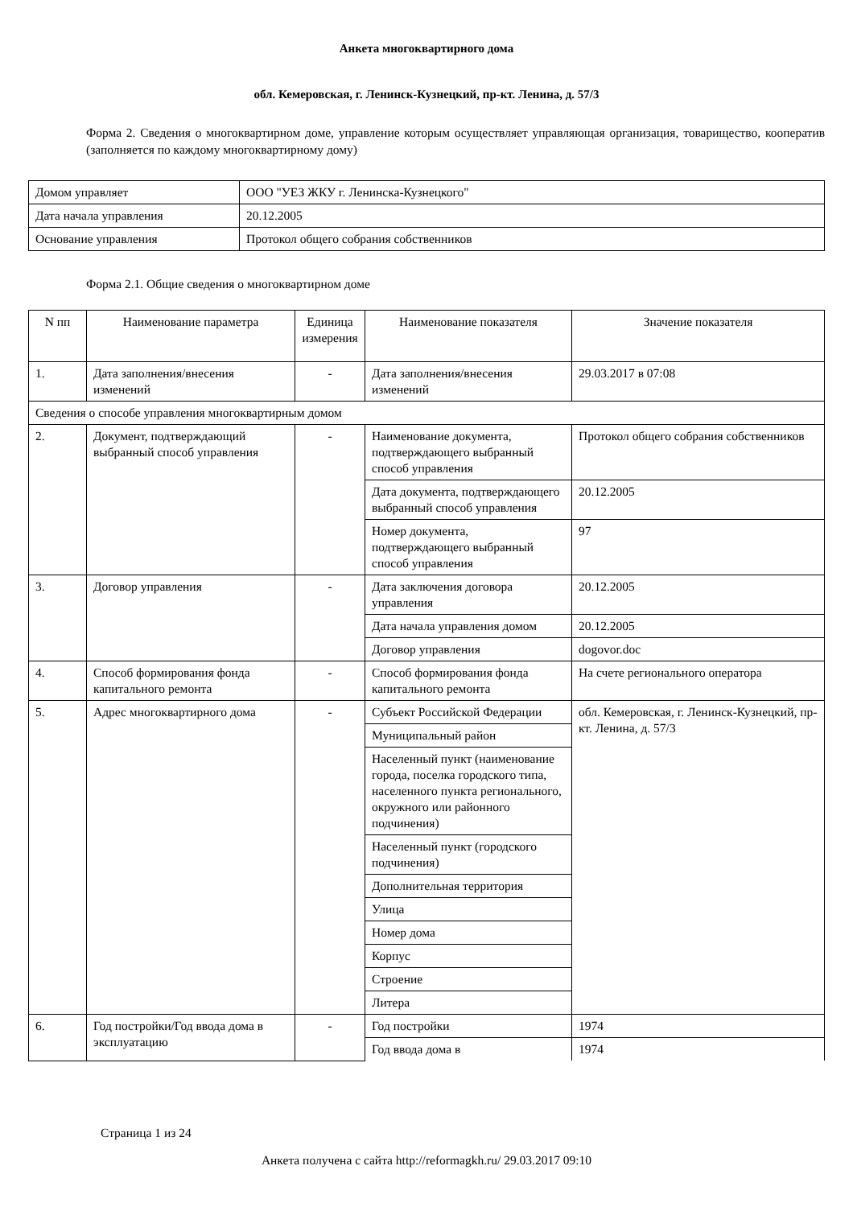Анкета многоквартирного дома
обл. Кемеровская, г. Ленинск-Кузнецкий, пр-кт. Ленина, д. 57/3
Форма 2. Сведения о многоквартирном доме, управление которым осуществляет управляющая организация, товарищество, кооператив (заполняется по каждому многоквартирному дому)
| Домом управляет | ООО "УЕЗ ЖКУ г. Ленинска-Кузнецкого" |
| Дата начала управления | 20.12.2005 |
| Основание управления | Протокол общего собрания собственников |
Форма 2.1. Общие сведения о многоквартирном доме
| N пп | Наименование параметра | Единица измерения | Наименование показателя | Значение показателя |
| 1. | Дата заполнения/внесения изменений | - | Дата заполнения/внесения изменений | 29.03.2017 в 07:08 |
| Сведения о способе управления многоквартирным домом | | | | |
| 2. | Документ, подтверждающий выбранный способ управления | - | Наименование документа, подтверждающего выбранный способ управления | Протокол общего собрания собственников |
| | | | Дата документа, подтверждающего выбранный способ управления | 20.12.2005 |
| | | | Номер документа, подтверждающего выбранный способ управления | 97 |
| 3. | Договор управления | - | Дата заключения договора управления | 20.12.2005 |
| | | | Дата начала управления домом | 20.12.2005 |
| | | | Договор управления | dogovor.doc |
| 4. | Способ формирования фонда капитального ремонта | - | Способ формирования фонда капитального ремонта | На счете регионального оператора |
| 5. | Адрес многоквартирного дома | - | Субъект Российской Федерации | обл. Кемеровская, г. Ленинск-Кузнецкий, пр-кт. Ленина, д. 57/3 |
| | | | Муниципальный район | |
| | | | Населенный пункт (наименование города, поселка городского типа, населенного пункта регионального, окружного или районного подчинения) | |
| | | | Населенный пункт (городского подчинения) | |
| | | | Дополнительная территория | |
| | | | Улица | |
| | | | Номер дома | |
| | | | Корпус | |
| | | | Строение | |
| | | | Литера | |
| 6. | Год постройки/Год ввода дома в эксплуатацию | - | Год постройки | 1974 |
| | | | Год ввода дома в | 1974 |
Страница 1 из 24
Анкета получена с сайта http://reformagkh.ru/ 29.03.2017 09:10